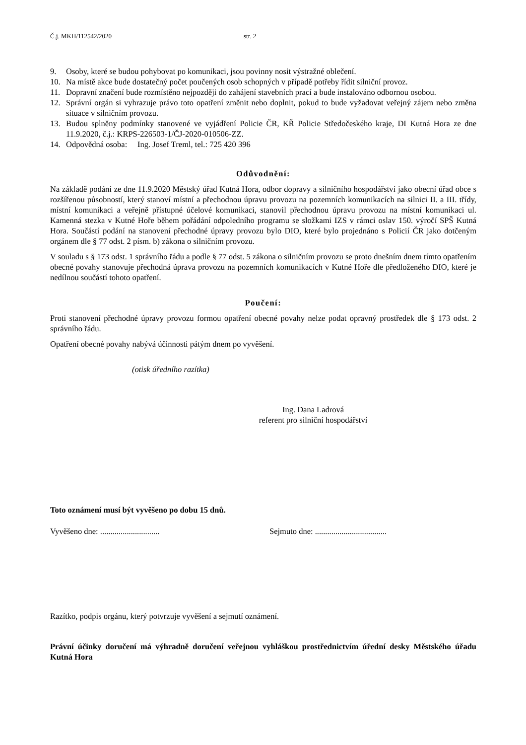Č.j. MKH/112542/2020 str. 2
9. Osoby, které se budou pohybovat po komunikaci, jsou povinny nosit výstražné oblečení.
10. Na místě akce bude dostatečný počet poučených osob schopných v případě potřeby řídit silniční provoz.
11. Dopravní značení bude rozmístěno nejpozději do zahájení stavebních prací a bude instalováno odbornou osobou.
12. Správní orgán si vyhrazuje právo toto opatření změnit nebo doplnit, pokud to bude vyžadovat veřejný zájem nebo změna situace v silničním provozu.
13. Budou splněny podmínky stanovené ve vyjádření Policie ČR, KŘ Policie Středočeského kraje, DI Kutná Hora ze dne 11.9.2020, č.j.: KRPS-226503-1/ČJ-2020-010506-ZZ.
14. Odpovědná osoba: Ing. Josef Treml, tel.: 725 420 396
Odůvodnění:
Na základě podání ze dne 11.9.2020 Městský úřad Kutná Hora, odbor dopravy a silničního hospodářství jako obecní úřad obce s rozšířenou působností, který stanoví místní a přechodnou úpravu provozu na pozemních komunikacích na silnici II. a III. třídy, místní komunikaci a veřejně přístupné účelové komunikaci, stanovil přechodnou úpravu provozu na místní komunikaci ul. Kamenná stezka v Kutné Hoře během pořádání odpoledního programu se složkami IZS v rámci oslav 150. výročí SPŠ Kutná Hora. Součástí podání na stanovení přechodné úpravy provozu bylo DIO, které bylo projednáno s Policií ČR jako dotčeným orgánem dle § 77 odst. 2 písm. b) zákona o silničním provozu.
V souladu s § 173 odst. 1 správního řádu a podle § 77 odst. 5 zákona o silničním provozu se proto dnešním dnem tímto opatřením obecné povahy stanovuje přechodná úprava provozu na pozemních komunikacích v Kutné Hoře dle předloženého DIO, které je nedílnou součástí tohoto opatření.
Poučení:
Proti stanovení přechodné úpravy provozu formou opatření obecné povahy nelze podat opravný prostředek dle § 173 odst. 2 správního řádu.
Opatření obecné povahy nabývá účinnosti pátým dnem po vyvěšení.
(otisk úředního razítka)
Ing. Dana Ladrová
referent pro silniční hospodářství
Toto oznámení musí být vyvěšeno po dobu 15 dnů.
Vyvěšeno dne: ............................. Sejmuto dne: ...................................
Razítko, podpis orgánu, který potvrzuje vyvěšení a sejmutí oznámení.
Právní účinky doručení má výhradně doručení veřejnou vyhláškou prostřednictvím úřední desky Městského úřadu Kutná Hora